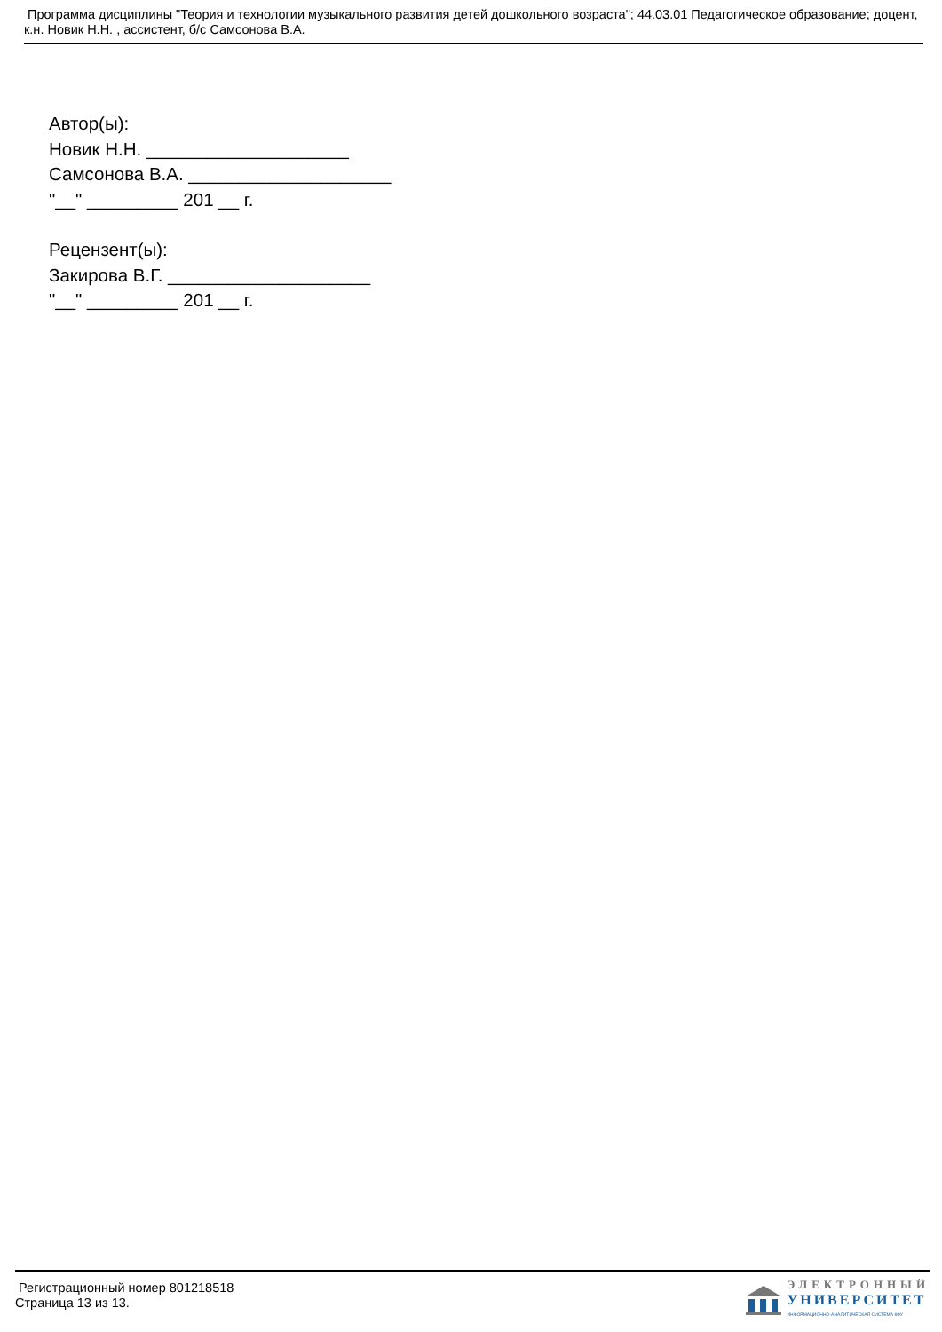Программа дисциплины "Теория и технологии музыкального развития детей дошкольного возраста"; 44.03.01 Педагогическое образование; доцент, к.н. Новик Н.Н. , ассистент, б/с Самсонова В.А.
Автор(ы):
Новик Н.Н. ____________________
Самсонова В.А. ____________________
"__" _________ 201 __ г.
Рецензент(ы):
Закирова В.Г. ____________________
"__" _________ 201 __ г.
Регистрационный номер 801218518
Страница 13 из 13.
ЭЛЕКТРОННЫЙ
УНИВЕРСИТЕТ
ИНФОРМАЦИОННО-АНАЛИТИЧЕСКАЯ СИСТЕМА КФУ